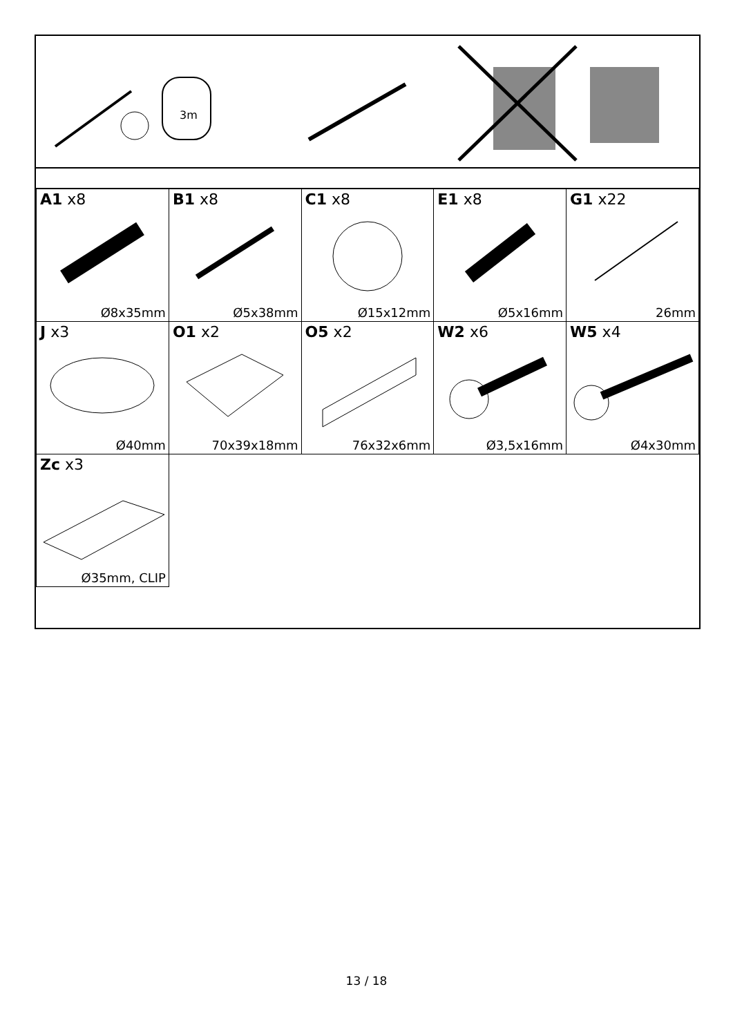3m
| A1 x8 Ø8x35mm | B1 x8 Ø5x38mm | C1 x8 Ø15x12mm | E1 x8 Ø5x16mm | G1 x22 26mm |
| J x3 Ø40mm | O1 x2 70x39x18mm | O5 x2 76x32x6mm | W2 x6 Ø3,5x16mm | W5 x4 Ø4x30mm |
| Zc x3 Ø35mm, CLIP | | | | |
13 / 18